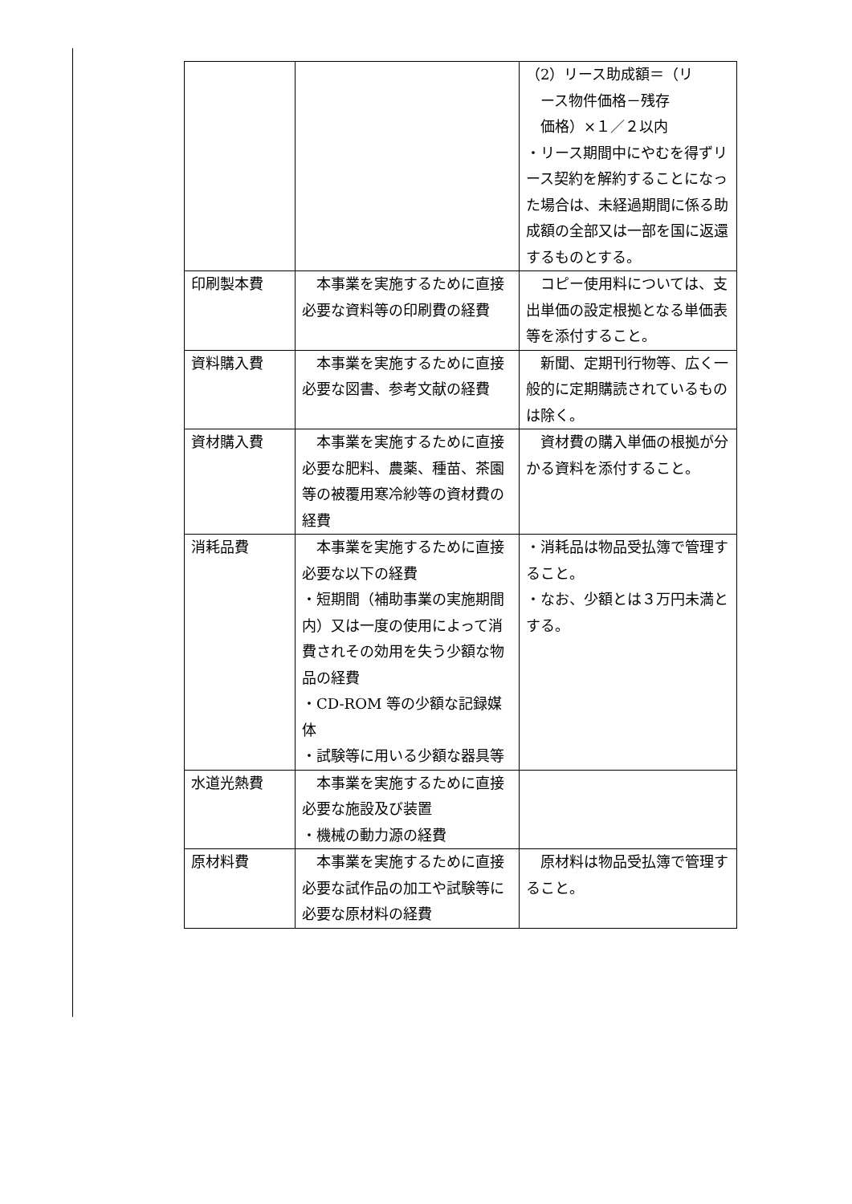| | | （2）リース助成額＝（リ ース物件価格－残存 価格）×１／２以内 ・リース期間中にやむを得ずリース契約を解約することになった場合は、未経過期間に係る助成額の全部又は一部を国に返還するものとする。 |
| 印刷製本費 | 本事業を実施するために直接必要な資料等の印刷費の経費 | コピー使用料については、支出単価の設定根拠となる単価表等を添付すること。 |
| 資料購入費 | 本事業を実施するために直接必要な図書、参考文献の経費 | 新聞、定期刊行物等、広く一般的に定期購読されているものは除く。 |
| 資材購入費 | 本事業を実施するために直接必要な肥料、農薬、種苗、茶園等の被覆用寒冷紗等の資材費の経費 | 資材費の購入単価の根拠が分かる資料を添付すること。 |
| 消耗品費 | 本事業を実施するために直接必要な以下の経費 ・短期間（補助事業の実施期間内）又は一度の使用によって消費されその効用を失う少額な物品の経費 ・CD-ROM 等の少額な記録媒体 ・試験等に用いる少額な器具等 | ・消耗品は物品受払簿で管理すること。 ・なお、少額とは３万円未満とする。 |
| 水道光熱費 | 本事業を実施するために直接必要な施設及び装置 ・機械の動力源の経費 | |
| 原材料費 | 本事業を実施するために直接必要な試作品の加工や試験等に必要な原材料の経費 | 原材料は物品受払簿で管理すること。 |